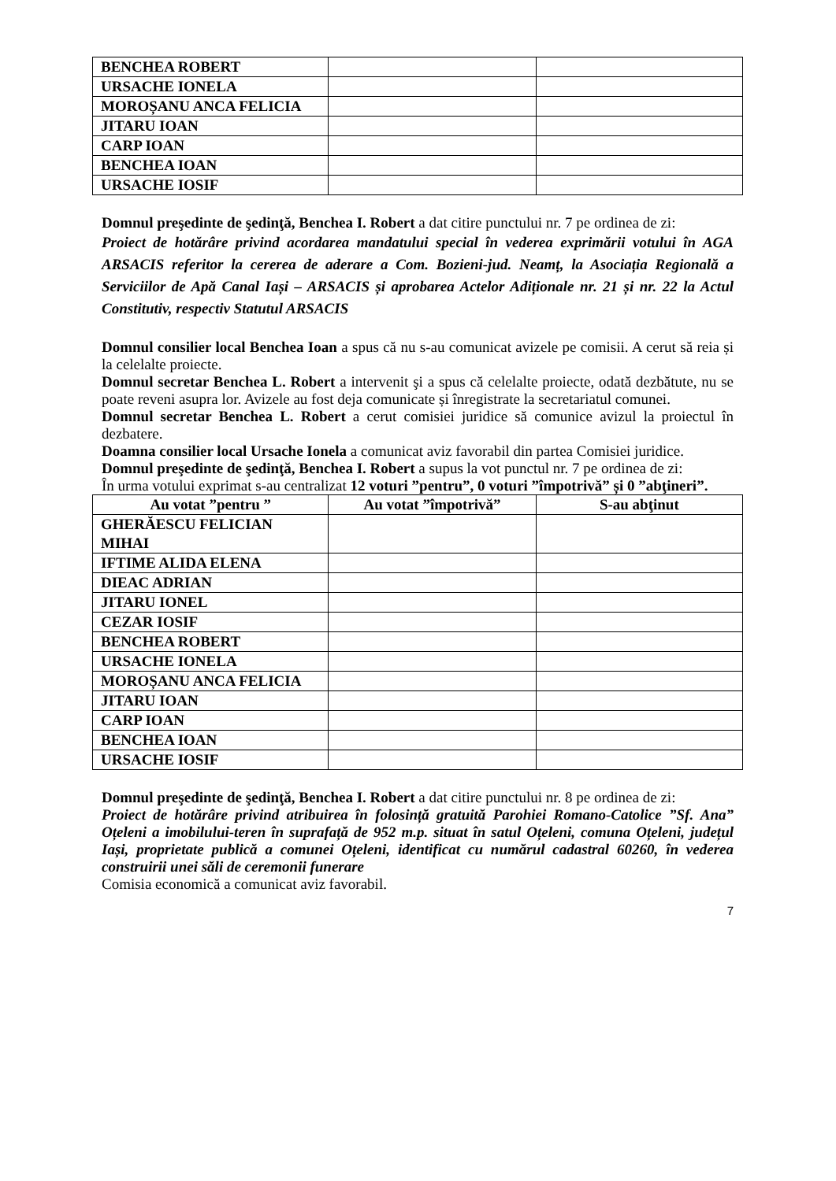| BENCHEA ROBERT | | |
| URSACHE IONELA | | |
| MOROȘANU ANCA FELICIA | | |
| JITARU IOAN | | |
| CARP IOAN | | |
| BENCHEA IOAN | | |
| URSACHE IOSIF | | |
Domnul preşedinte de şedinţă, Benchea I. Robert a dat citire punctului nr. 7 pe ordinea de zi:
Proiect de hotărâre privind acordarea mandatului special în vederea exprimării votului în AGA ARSACIS referitor la cererea de aderare a Com. Bozieni-jud. Neamț, la Asociația Regională a Serviciilor de Apă Canal Iași – ARSACIS și aprobarea Actelor Adiționale nr. 21 și nr. 22 la Actul Constitutiv, respectiv Statutul ARSACIS
Domnul consilier local Benchea Ioan a spus că nu s-au comunicat avizele pe comisii. A cerut să reia și la celelalte proiecte.
Domnul secretar Benchea L. Robert a intervenit şi a spus că celelalte proiecte, odată dezbătute, nu se poate reveni asupra lor. Avizele au fost deja comunicate și înregistrate la secretariatul comunei.
Domnul secretar Benchea L. Robert a cerut comisiei juridice să comunice avizul la proiectul în dezbatere.
Doamna consilier local Ursache Ionela a comunicat aviz favorabil din partea Comisiei juridice.
Domnul preşedinte de şedinţă, Benchea I. Robert a supus la vot punctul nr. 7 pe ordinea de zi:
În urma votului exprimat s-au centralizat 12 voturi ”pentru”, 0 voturi ”împotrivă” și 0 ”abţineri”.
| Au votat ”pentru ” | Au votat ”împotrivă” | S-au abţinut |
| --- | --- | --- |
| GHERĂESCU FELICIAN MIHAI | | |
| IFTIME ALIDA ELENA | | |
| DIEAC ADRIAN | | |
| JITARU IONEL | | |
| CEZAR IOSIF | | |
| BENCHEA ROBERT | | |
| URSACHE IONELA | | |
| MOROȘANU ANCA FELICIA | | |
| JITARU IOAN | | |
| CARP IOAN | | |
| BENCHEA IOAN | | |
| URSACHE IOSIF | | |
Domnul preşedinte de şedinţă, Benchea I. Robert a dat citire punctului nr. 8 pe ordinea de zi:
Proiect de hotărâre privind atribuirea în folosință gratuită Parohiei Romano-Catolice ”Sf. Ana” Oțeleni a imobilului-teren în suprafață de 952 m.p. situat în satul Oțeleni, comuna Oțeleni, județul Iași, proprietate publică a comunei Oțeleni, identificat cu numărul cadastral 60260, în vederea construirii unei săli de ceremonii funerare
Comisia economică a comunicat aviz favorabil.
7